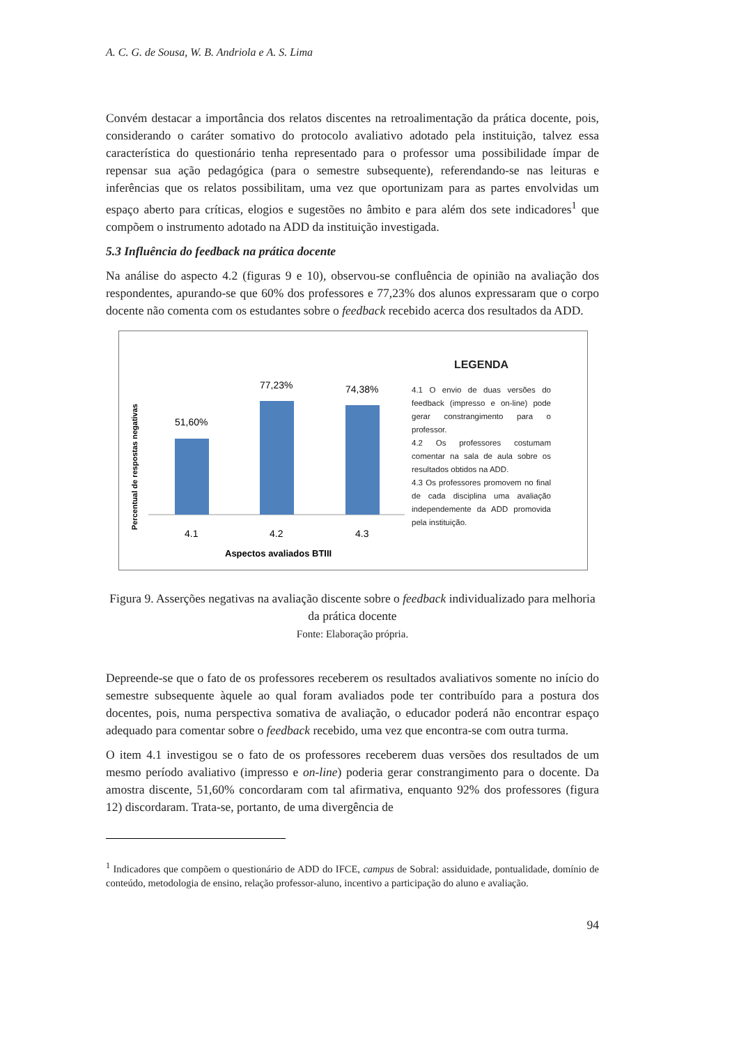A. C. G. de Sousa, W. B. Andriola e A. S. Lima
Convém destacar a importância dos relatos discentes na retroalimentação da prática docente, pois, considerando o caráter somativo do protocolo avaliativo adotado pela instituição, talvez essa característica do questionário tenha representado para o professor uma possibilidade ímpar de repensar sua ação pedagógica (para o semestre subsequente), referendando-se nas leituras e inferências que os relatos possibilitam, uma vez que oportunizam para as partes envolvidas um espaço aberto para críticas, elogios e sugestões no âmbito e para além dos sete indicadores<sup>1</sup> que compõem o instrumento adotado na ADD da instituição investigada.
5.3 Influência do feedback na prática docente
Na análise do aspecto 4.2 (figuras 9 e 10), observou-se confluência de opinião na avaliação dos respondentes, apurando-se que 60% dos professores e 77,23% dos alunos expressaram que o corpo docente não comenta com os estudantes sobre o feedback recebido acerca dos resultados da ADD.
Percentual de respostas negativas
51,60%
77,23%
74,38%
4.1
4.2
4.3
Aspectos avaliados BTIII
LEGENDA
4.1 O envio de duas versões do feedback (impresso e on-line) pode gerar constrangimento para o professor.
4.2 Os professores costumam comentar na sala de aula sobre os resultados obtidos na ADD.
4.3 Os professores promovem no final de cada disciplina uma avaliação independemente da ADD promovida pela instituição.
Figura 9. Asserções negativas na avaliação discente sobre o feedback individualizado para melhoria da prática docente
Fonte: Elaboração própria.
Depreende-se que o fato de os professores receberem os resultados avaliativos somente no início do semestre subsequente àquele ao qual foram avaliados pode ter contribuído para a postura dos docentes, pois, numa perspectiva somativa de avaliação, o educador poderá não encontrar espaço adequado para comentar sobre o feedback recebido, uma vez que encontra-se com outra turma.
O item 4.1 investigou se o fato de os professores receberem duas versões dos resultados de um mesmo período avaliativo (impresso e on-line) poderia gerar constrangimento para o docente. Da amostra discente, 51,60% concordaram com tal afirmativa, enquanto 92% dos professores (figura 12) discordaram. Trata-se, portanto, de uma divergência de
<sup>1</sup> Indicadores que compõem o questionário de ADD do IFCE, campus de Sobral: assiduidade, pontualidade, domínio de conteúdo, metodologia de ensino, relação professor-aluno, incentivo a participação do aluno e avaliação.
94